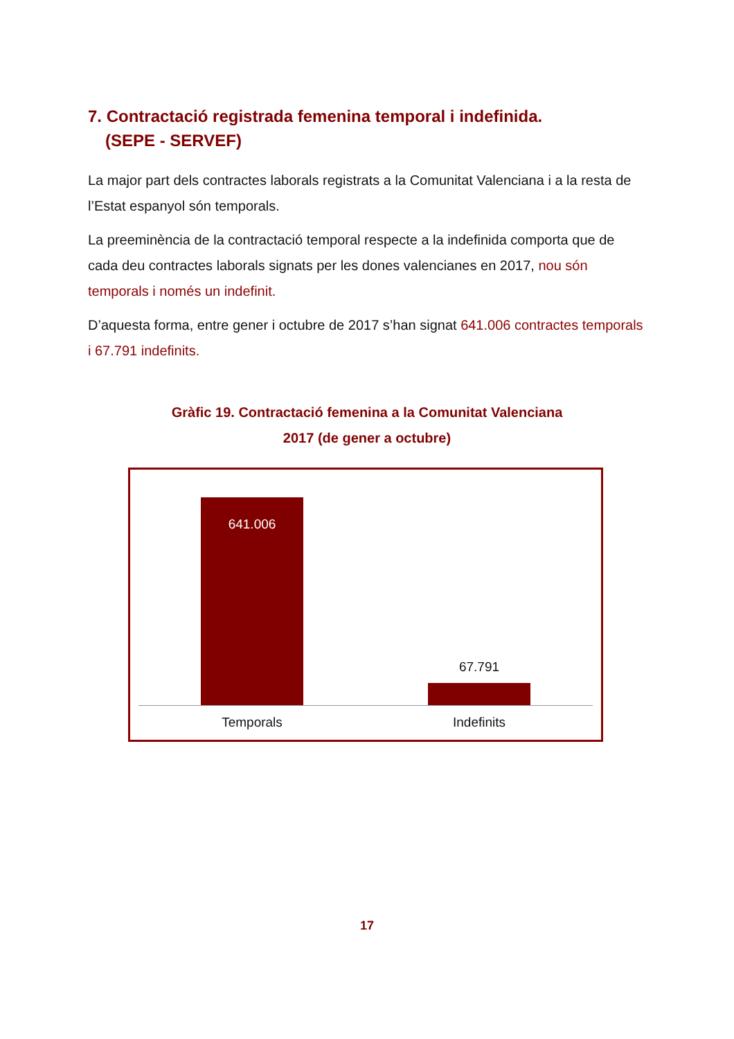7. Contractació registrada femenina temporal i indefinida.
(SEPE - SERVEF)
La major part dels contractes laborals registrats a la Comunitat Valenciana i a la resta de l’Estat espanyol són temporals.
La preeminència de la contractació temporal respecte a la indefinida comporta que de cada deu contractes laborals signats per les dones valencianes en 2017, nou són temporals i només un indefinit.
D’aquesta forma, entre gener i octubre de 2017 s’han signat 641.006 contractes temporals i 67.791 indefinits.
Gràfic 19. Contractació femenina a la Comunitat Valenciana
2017 (de gener a octubre)
641.006
67.791
Temporals Indefinits
17